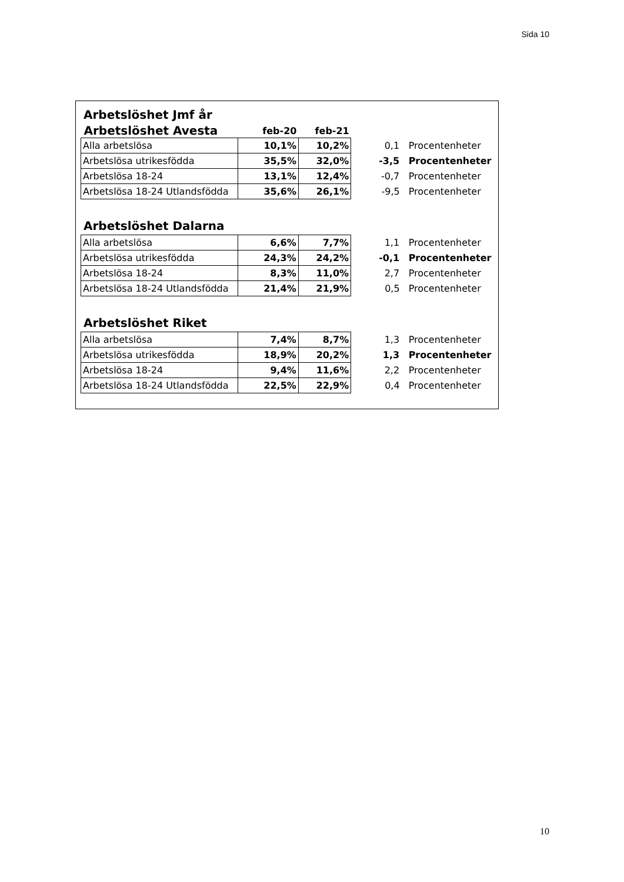Sida 10
Arbetslöshet Jmf år
| Arbetslöshet Avesta | feb-20 | feb-21 | | |
| --- | --- | --- | --- | --- |
| Alla arbetslösa | 10,1% | 10,2% | 0,1 | Procentenheter |
| Arbetslösa utrikesfödda | 35,5% | 32,0% | -3,5 | Procentenheter |
| Arbetslösa 18-24 | 13,1% | 12,4% | -0,7 | Procentenheter |
| Arbetslösa 18-24 Utlandsfödda | 35,6% | 26,1% | -9,5 | Procentenheter |
Arbetslöshet Dalarna
| Alla arbetslösa | 6,6% | 7,7% | 1,1 | Procentenheter |
| Arbetslösa utrikesfödda | 24,3% | 24,2% | -0,1 | Procentenheter |
| Arbetslösa 18-24 | 8,3% | 11,0% | 2,7 | Procentenheter |
| Arbetslösa 18-24 Utlandsfödda | 21,4% | 21,9% | 0,5 | Procentenheter |
Arbetslöshet Riket
| Alla arbetslösa | 7,4% | 8,7% | 1,3 | Procentenheter |
| Arbetslösa utrikesfödda | 18,9% | 20,2% | 1,3 | Procentenheter |
| Arbetslösa 18-24 | 9,4% | 11,6% | 2,2 | Procentenheter |
| Arbetslösa 18-24 Utlandsfödda | 22,5% | 22,9% | 0,4 | Procentenheter |
10